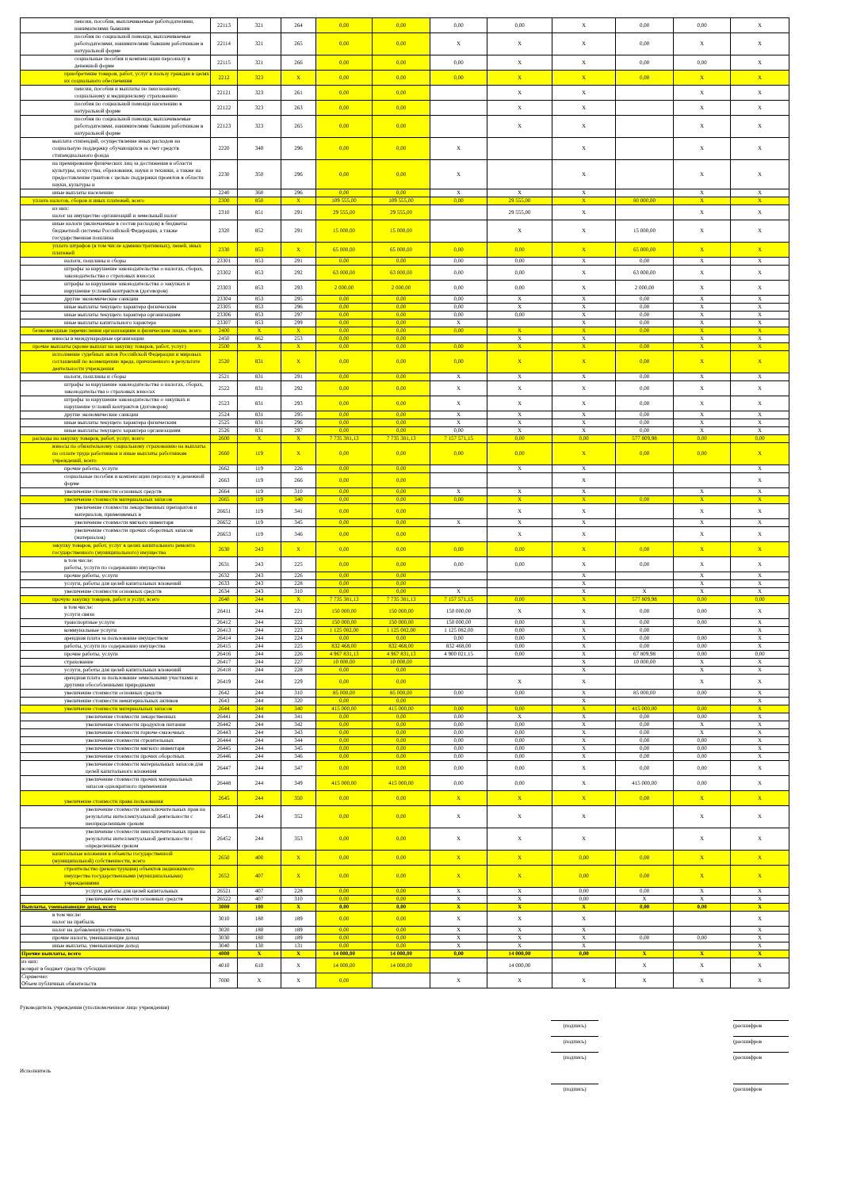| пенсии, пособия, выплачиваемые работодателями, нанимателями бывшим | 22113 | 321 | 264 | 0,00 | 0,00 | 0,00 | 0,00 | X | 0,00 | 0,00 | X |
| пособия по социальной помощи, выплачиваемые работодателями, нанимателями бывшим работникам в натуральной форме | 22114 | 321 | 265 | 0,00 | 0,00 | X | X | X | 0,00 | X | X |
| социальные пособия и компенсации персоналу в денежной форме | 22115 | 321 | 266 | 0,00 | 0,00 | 0,00 | X | X | 0,00 | 0,00 | X |
| приобретение товаров, работ, услуг в пользу граждан в целях их социального обеспечения | 2212 | 323 | X | 0,00 | 0,00 | 0,00 | X | X | 0,00 | X | X |
| пенсии, пособия и выплаты по пенсионному, социальному и медицинскому страхованию | 22121 | 323 | 261 | 0,00 | 0,00 | | X | X | | X | X |
| пособия по социальной помощи населению в натуральной форме | 22122 | 323 | 263 | 0,00 | 0,00 | | X | X | | X | X |
| пособия по социальной помощи, выплачиваемые работодателями, нанимателями бывшим работникам в натуральной форме | 22123 | 323 | 265 | 0,00 | 0,00 | | X | X | | X | X |
| выплата стипендий, осуществление иных расходов на социальную поддержку обучающихся за счет средств стипендиального фонда | 2220 | 340 | 296 | 0,00 | 0,00 | X | | X | | X | X |
| на премирование физических лиц за достижения в области культуры, искусства, образования, науки и техники, а также на предоставление грантов с целью поддержки проектов в области науки, культуры и | 2230 | 350 | 296 | 0,00 | 0,00 | X | | X | | X | X |
| иные выплаты населению | 2240 | 360 | 296 | 0,00 | 0,00 | X | X | X | | X | X |
| уплата налогов, сборов и иных платежей, всего | 2300 | 850 | X | 109 555,00 | 109 555,00 | 0,00 | 29 555,00 | X | 80 000,00 | X | X |
| из них: налог на имущество организаций и земельный налог | 2310 | 851 | 291 | 29 555,00 | 29 555,00 | | 29 555,00 | X | | X | X |
| иные налоги (включаемые в состав расходов) в бюджеты бюджетной системы Российской Федерации, а также государственная пошлина | 2320 | 852 | 291 | 15 000,00 | 15 000,00 | | X | X | 15 000,00 | X | X |
| уплата штрафов (в том числе административных), пеней, иных платежей | 2330 | 853 | X | 65 000,00 | 65 000,00 | 0,00 | 0,00 | X | 65 000,00 | X | X |
| налоги, пошлины и сборы | 23301 | 853 | 291 | 0,00 | 0,00 | 0,00 | 0,00 | X | 0,00 | X | X |
| штрафы за нарушение законодательства о налогах, сборах, законодательства о страховых взносах | 23302 | 853 | 292 | 63 000,00 | 63 000,00 | 0,00 | 0,00 | X | 63 000,00 | X | X |
| штрафы за нарушение законодательства о закупках и нарушение условий контрактов (договоров) | 23303 | 853 | 293 | 2 000,00 | 2 000,00 | 0,00 | 0,00 | X | 2 000,00 | X | X |
| другие экономические санкции | 23304 | 853 | 295 | 0,00 | 0,00 | 0,00 | X | X | 0,00 | X | X |
| иные выплаты текущего характера физическим | 23305 | 853 | 296 | 0,00 | 0,00 | 0,00 | X | X | 0,00 | X | X |
| иные выплаты текущего характера организациям | 23306 | 853 | 297 | 0,00 | 0,00 | 0,00 | 0,00 | X | 0,00 | X | X |
| иные выплаты капитального характера | 23307 | 853 | 299 | 0,00 | 0,00 | X | | X | 0,00 | X | X |
| безвозмездные перечисления организациям и физическим лицам, всего | 2400 | X | X | 0,00 | 0,00 | 0,00 | X | X | 0,00 | X | X |
| взносы в международные организации | 2450 | 862 | 253 | 0,00 | 0,00 | | X | X | | X | X |
| прочие выплаты (кроме выплат на закупку товаров, работ, услуг) | 2500 | X | X | 0,00 | 0,00 | 0,00 | X | X | 0,00 | X | X |
| исполнение судебных актов Российской Федерации и мировых соглашений по возмещению вреда, причиненного в результате деятельности учреждения | 2520 | 831 | X | 0,00 | 0,00 | 0,00 | X | X | 0,00 | X | X |
| налоги, пошлины и сборы | 2521 | 831 | 291 | 0,00 | 0,00 | X | X | X | 0,00 | X | X |
| штрафы за нарушение законодательства о налогах, сборах, законодательства о страховых взносах | 2522 | 831 | 292 | 0,00 | 0,00 | X | X | X | 0,00 | X | X |
| штрафы за нарушение законодательства о закупках и нарушение условий контрактов (договоров) | 2523 | 831 | 293 | 0,00 | 0,00 | X | X | X | 0,00 | X | X |
| другие экономические санкции | 2524 | 831 | 295 | 0,00 | 0,00 | X | X | X | 0,00 | X | X |
| иные выплаты текущего характера физическим | 2525 | 831 | 296 | 0,00 | 0,00 | X | X | X | 0,00 | X | X |
| иные выплаты текущего характера организациям | 2526 | 831 | 297 | 0,00 | 0,00 | 0,00 | X | X | 0,00 | X | X |
| расходы на закупку товаров, работ, услуг, всего | 2600 | X | X | 7 735 381,13 | 7 735 381,13 | 7 157 571,15 | 0,00 | 0,00 | 577 809,98 | 0,00 | 0,00 |
| взносы по обязательному социальному страхованию на выплаты по оплате труда работников и иные выплаты работникам учреждений, всего | 2660 | 119 | X | 0,00 | 0,00 | 0,00 | 0,00 | X | 0,00 | 0,00 | X |
| прочие работы, услуги | 2662 | 119 | 226 | 0,00 | 0,00 | | X | X | | | X |
| социальные пособия и компенсации персоналу в денежной форме | 2663 | 119 | 266 | 0,00 | 0,00 | | | X | | | X |
| увеличение стоимости основных средств | 2664 | 119 | 310 | 0,00 | 0,00 | X | X | X | | X | X |
| увеличение стоимости материальных запасов | 2665 | 119 | 340 | 0,00 | 0,00 | 0,00 | X | X | 0,00 | X | X |
| увеличение стоимости лекарственных препаратов и материалов, применяемых в | 26651 | 119 | 341 | 0,00 | 0,00 | | X | X | | X | X |
| увеличение стоимости мягкого инвентаря | 26652 | 119 | 345 | 0,00 | 0,00 | X | X | X | | X | X |
| увеличение стоимости прочих оборотных запасов (материалов) | 26653 | 119 | 346 | 0,00 | 0,00 | | X | X | | X | X |
| закупку товаров, работ, услуг в целях капитального ремонта государственного (муниципального) имущества | 2630 | 243 | X | 0,00 | 0,00 | 0,00 | 0,00 | X | 0,00 | X | X |
| в том числе: работы, услуги по содержанию имущества | 2631 | 243 | 225 | 0,00 | 0,00 | 0,00 | 0,00 | X | 0,00 | X | X |
| прочие работы, услуги | 2632 | 243 | 226 | 0,00 | 0,00 | | | X | | X | X |
| услуги, работы для целей капитальных вложений | 2633 | 243 | 228 | 0,00 | 0,00 | | | X | | X | X |
| увеличение стоимости основных средств | 2634 | 243 | 310 | 0,00 | 0,00 | X | | X | X | X | X |
| прочую закупку товаров, работ и услуг, всего | 2640 | 244 | X | 7 735 381,13 | 7 735 381,13 | 7 157 571,15 | 0,00 | X | 577 809,98 | 0,00 | 0,00 |
| в том числе: услуги связи | 26411 | 244 | 221 | 150 000,00 | 150 000,00 | 150 000,00 | X | X | 0,00 | 0,00 | X |
| транспортные услуги | 26412 | 244 | 222 | 150 000,00 | 150 000,00 | 150 000,00 | 0,00 | X | 0,00 | 0,00 | X |
| коммунальные услуги | 26413 | 244 | 223 | 1 125 082,00 | 1 125 082,00 | 1 125 082,00 | 0,00 | X | 0,00 | | X |
| арендная плата за пользование имуществом | 26414 | 244 | 224 | 0,00 | 0,00 | 0,00 | 0,00 | X | 0,00 | 0,00 | X |
| работы, услуги по содержанию имущества | 26415 | 244 | 225 | 832 468,00 | 832 468,00 | 832 468,00 | 0,00 | X | 0,00 | 0,00 | X |
| прочие работы, услуги | 26416 | 244 | 226 | 4 967 831,13 | 4 967 831,13 | 4 900 021,15 | 0,00 | X | 67 809,98 | 0,00 | 0,00 |
| страхование | 26417 | 244 | 227 | 10 000,00 | 10 000,00 | | | X | 10 000,00 | X | X |
| услуги, работы для целей капитальных вложений | 26418 | 244 | 228 | 0,00 | 0,00 | | | X | | X | X |
| арендная плата за пользование земельными участками и другими обособленными природными | 26419 | 244 | 229 | 0,00 | 0,00 | | X | X | | X | X |
| увеличение стоимости основных средств | 2642 | 244 | 310 | 85 000,00 | 85 000,00 | 0,00 | 0,00 | X | 85 000,00 | 0,00 | X |
| увеличение стоимости нематериальных активов | 2643 | 244 | 320 | 0,00 | 0,00 | | | X | | | X |
| увеличение стоимости материальных запасов | 2644 | 244 | 340 | 415 000,00 | 415 000,00 | 0,00 | 0,00 | X | 415 000,00 | 0,00 | X |
| увеличение стоимости лекарственных | 26441 | 244 | 341 | 0,00 | 0,00 | 0,00 | X | X | 0,00 | 0,00 | X |
| увеличение стоимости продуктов питания | 26442 | 244 | 342 | 0,00 | 0,00 | 0,00 | 0,00 | X | 0,00 | X | X |
| увеличение стоимости горюче-смазочных | 26443 | 244 | 343 | 0,00 | 0,00 | 0,00 | 0,00 | X | 0,00 | X | X |
| увеличение стоимости строительных | 26444 | 244 | 344 | 0,00 | 0,00 | 0,00 | 0,00 | X | 0,00 | 0,00 | X |
| увеличение стоимости мягкого инвентаря | 26445 | 244 | 345 | 0,00 | 0,00 | 0,00 | 0,00 | X | 0,00 | 0,00 | X |
| увеличение стоимости прочих оборотных | 26446 | 244 | 346 | 0,00 | 0,00 | 0,00 | 0,00 | X | 0,00 | 0,00 | X |
| увеличение стоимости материальных запасов для целей капитального вложения | 26447 | 244 | 347 | 0,00 | 0,00 | 0,00 | 0,00 | X | 0,00 | 0,00 | X |
| увеличение стоимости прочих материальных запасов однократного применения | 26448 | 244 | 349 | 415 000,00 | 415 000,00 | 0,00 | 0,00 | X | 415 000,00 | 0,00 | X |
| увеличение стоимости права пользования | 2645 | 244 | 350 | 0,00 | 0,00 | X | X | X | 0,00 | X | X |
| увеличение стоимости неисключительных прав на результаты интеллектуальной деятельности с неопределенным сроком | 26451 | 244 | 352 | 0,00 | 0,00 | X | X | X | | X | X |
| увеличение стоимости неисключительных прав на результаты интеллектуальной деятельности с определенным сроком | 26452 | 244 | 353 | 0,00 | 0,00 | X | X | X | | X | X |
| капитальные вложения в объекты государственной (муниципальной) собственности, всего | 2650 | 400 | X | 0,00 | 0,00 | X | X | 0,00 | 0,00 | X | X |
| строительство (реконструкция) объектов недвижимого имущества государственными (муниципальными) учреждениями | 2652 | 407 | X | 0,00 | 0,00 | X | X | 0,00 | 0,00 | X | X |
| услуги, работы для целей капитальных | 26521 | 407 | 228 | 0,00 | 0,00 | X | X | 0,00 | 0,00 | X | X |
| увеличение стоимости основных средств | 26522 | 407 | 310 | 0,00 | 0,00 | X | X | 0,00 | X | X | X |
| Выплаты, уменьшающие доход, всего | 3000 | 100 | X | 0,00 | 0,00 | X | X | X | 0,00 | 0,00 | X |
| в том числе: налог на прибыль | 3010 | 180 | 189 | 0,00 | 0,00 | X | X | X | | | X |
| налог на добавленную стоимость | 3020 | 180 | 189 | 0,00 | 0,00 | X | X | X | | | X |
| прочие налоги, уменьшающие доход | 3030 | 180 | 189 | 0,00 | 0,00 | X | X | X | 0,00 | 0,00 | X |
| иные выплаты, уменьшающие доход | 3040 | 130 | 131 | 0,00 | 0,00 | X | X | X | | | X |
| Прочие выплаты, всего | 4000 | X | X | 14 000,00 | 14 000,00 | 0,00 | 14 000,00 | 0,00 | X | X | X |
| из них: возврат в бюджет средств субсидии | 4010 | 610 | X | 14 000,00 | 14 000,00 | | 14 000,00 | | X | X | X |
| Справочно: Объем публичных обязательств | 7000 | X | X | 0,00 | | X | X | X | X | X | X |
Руководитель учреждения (уполномоченное лицо учреждения)
(подпись) (расшифров
(подпись) (расшифров
(подпись) (расшифров
Исполнитель
(подпись) (расшифров